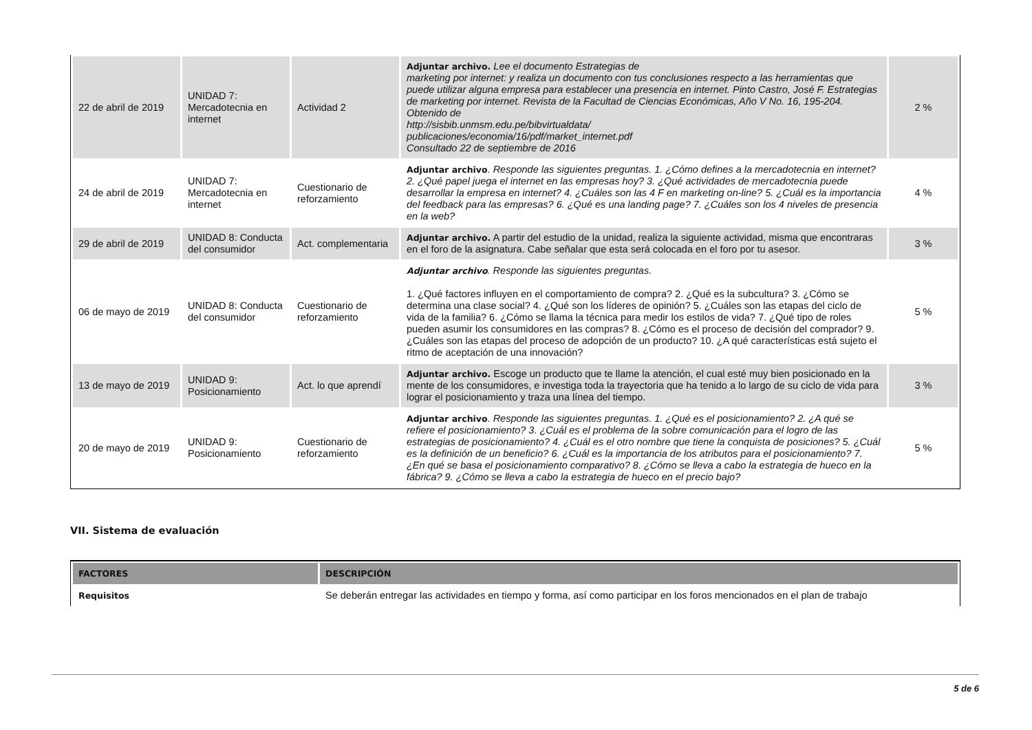| 22 de abril de 2019 | UNIDAD 7: Mercadotecnia en internet | Actividad 2 | Adjuntar archivo. Lee el documento Estrategias de marketing por internet: y realiza un documento con tus conclusiones respecto a las herramientas que puede utilizar alguna empresa para establecer una presencia en internet. Pinto Castro, José F. Estrategias de marketing por internet. Revista de la Facultad de Ciencias Económicas, Año V No. 16, 195-204. Obtenido de http://sisbib.unmsm.edu.pe/bibvirtualdata/ publicaciones/economia/16/pdf/market_internet.pdf Consultado 22 de septiembre de 2016 | 2 % |
| 24 de abril de 2019 | UNIDAD 7: Mercadotecnia en internet | Cuestionario de reforzamiento | Adjuntar archivo . Responde las siguientes preguntas. 1. ¿Cómo defines a la mercadotecnia en internet? 2. ¿Qué papel juega el internet en las empresas hoy? 3. ¿Qué actividades de mercadotecnia puede desarrollar la empresa en internet? 4. ¿Cuáles son las 4 F en marketing on-line? 5. ¿Cuál es la importancia del feedback para las empresas? 6. ¿Qué es una landing page? 7. ¿Cuáles son los 4 niveles de presencia en la web? | 4 % |
| 29 de abril de 2019 | UNIDAD 8: Conducta del consumidor | Act. complementaria | Adjuntar archivo. A partir del estudio de la unidad, realiza la siguiente actividad, misma que encontraras en el foro de la asignatura. Cabe señalar que esta será colocada en el foro por tu asesor. | 3 % |
| 06 de mayo de 2019 | UNIDAD 8: Conducta del consumidor | Cuestionario de reforzamiento | Adjuntar archivo . Responde las siguientes preguntas. 1. ¿Qué factores influyen en el comportamiento de compra? 2. ¿Qué es la subcultura? 3. ¿Cómo se determina una clase social? 4. ¿Qué son los líderes de opinión? 5. ¿Cuáles son las etapas del ciclo de vida de la familia? 6. ¿Cómo se llama la técnica para medir los estilos de vida? 7. ¿Qué tipo de roles pueden asumir los consumidores en las compras? 8. ¿Cómo es el proceso de decisión del comprador? 9. ¿Cuáles son las etapas del proceso de adopción de un producto? 10. ¿A qué características está sujeto el ritmo de aceptación de una innovación? | 5 % |
| 13 de mayo de 2019 | UNIDAD 9: Posicionamiento | Act. lo que aprendí | Adjuntar archivo. Escoge un producto que te llame la atención, el cual esté muy bien posicionado en la mente de los consumidores, e investiga toda la trayectoria que ha tenido a lo largo de su ciclo de vida para lograr el posicionamiento y traza una línea del tiempo. | 3 % |
| 20 de mayo de 2019 | UNIDAD 9: Posicionamiento | Cuestionario de reforzamiento | Adjuntar archivo . Responde las siguientes preguntas. 1. ¿Qué es el posicionamiento? 2. ¿A qué se refiere el posicionamiento? 3. ¿Cuál es el problema de la sobre comunicación para el logro de las estrategias de posicionamiento? 4. ¿Cuál es el otro nombre que tiene la conquista de posiciones? 5. ¿Cuál es la definición de un beneficio? 6. ¿Cuál es la importancia de los atributos para el posicionamiento? 7. ¿En qué se basa el posicionamiento comparativo? 8. ¿Cómo se lleva a cabo la estrategia de hueco en la fábrica? 9. ¿Cómo se lleva a cabo la estrategia de hueco en el precio bajo? | 5 % |
VII. Sistema de evaluación
| FACTORES | DESCRIPCIÓN |
| --- | --- |
| Requisitos | Se deberán entregar las actividades en tiempo y forma, así como participar en los foros mencionados en el plan de trabajo |
5 de 6